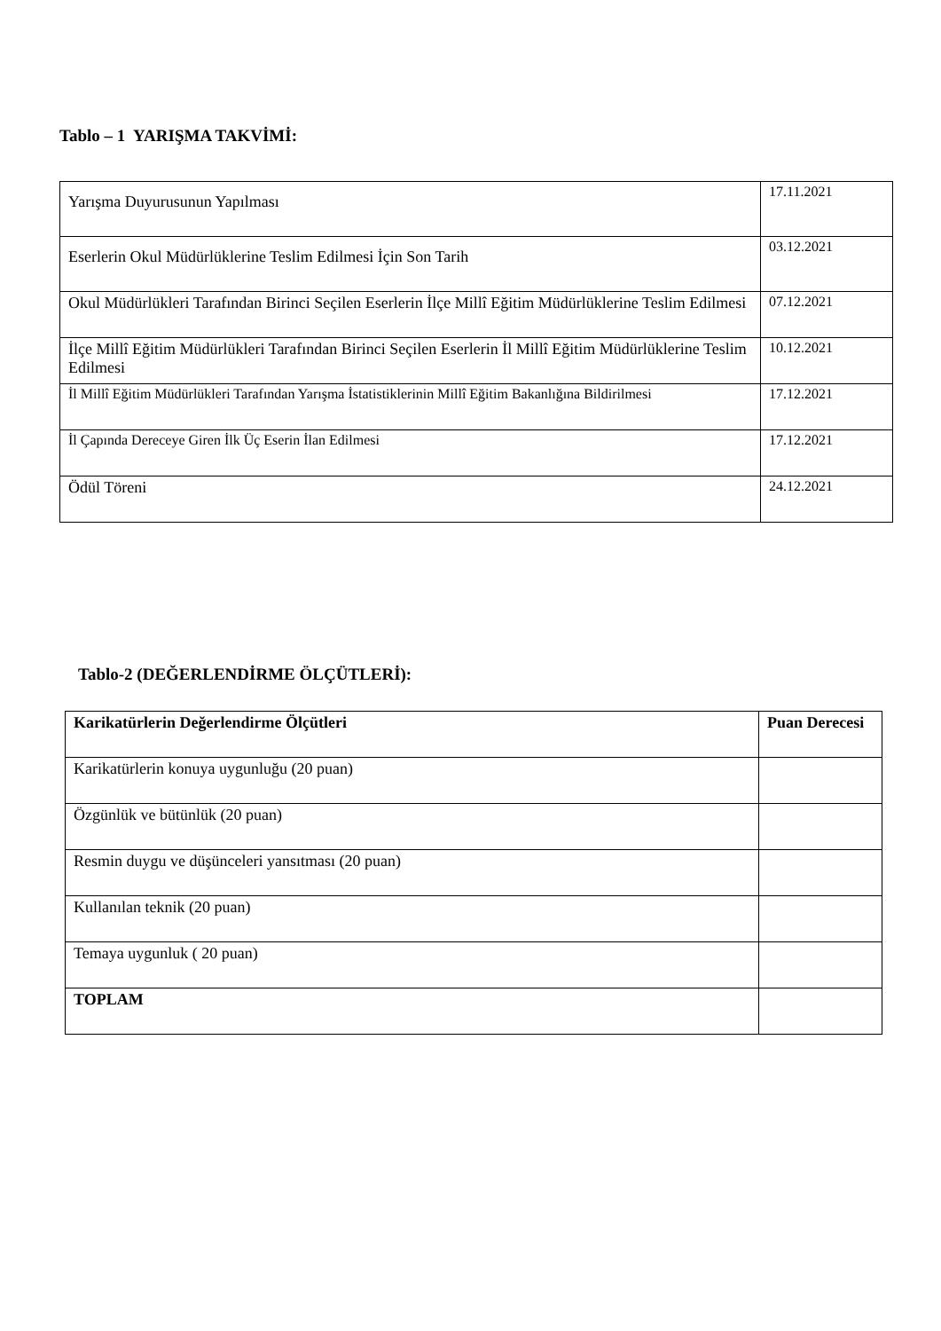Tablo – 1 YARIŞMA TAKVİMİ:
| Yarışma Duyurusunun Yapılması | 17.11.2021 |
| Eserlerin Okul Müdürlüklerine Teslim Edilmesi İçin Son Tarih | 03.12.2021 |
| Okul Müdürlükleri Tarafından Birinci Seçilen Eserlerin İlçe Millî Eğitim Müdürlüklerine Teslim Edilmesi | 07.12.2021 |
| İlçe Millî Eğitim Müdürlükleri Tarafından Birinci Seçilen Eserlerin İl Millî Eğitim Müdürlüklerine Teslim Edilmesi | 10.12.2021 |
| İl Millî Eğitim Müdürlükleri Tarafından Yarışma İstatistiklerinin Millî Eğitim Bakanlığına Bildirilmesi | 17.12.2021 |
| İl Çapında Dereceye Giren İlk Üç Eserin İlan Edilmesi | 17.12.2021 |
| Ödül Töreni | 24.12.2021 |
Tablo-2 (DEĞERLENDİRME ÖLÇÜTLERİ):
| Karikatürlerin Değerlendirme Ölçütleri | Puan Derecesi |
| Karikatürlerin konuya uygunluğu (20 puan) | |
| Özgünlük ve bütünlük (20 puan) | |
| Resmin duygu ve düşünceleri yansıtması (20 puan) | |
| Kullanılan teknik (20 puan) | |
| Temaya uygunluk ( 20 puan) | |
| TOPLAM | |